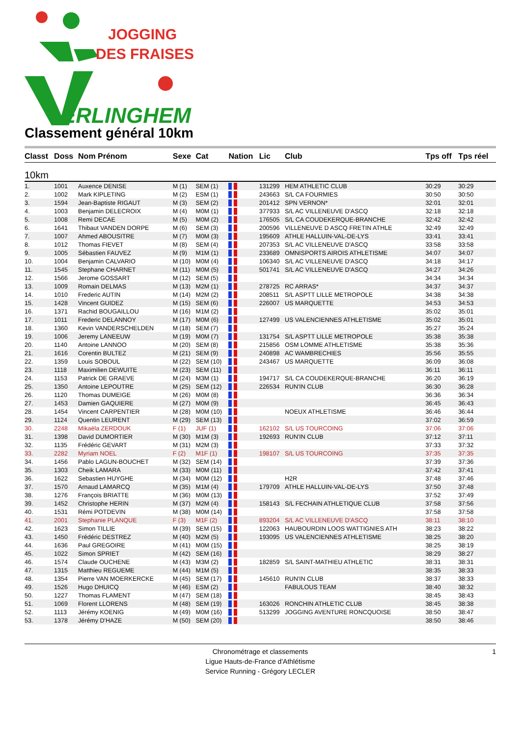JOGGING
DES FRAISES
ERLINGHEM
Classement général 10km
| Classt | Doss | Nom Prénom | Sexe | Cat | Nation | Lic | Club | Tps off | Tps réel |
| --- | --- | --- | --- | --- | --- | --- | --- | --- | --- |
| 10km | | | | | | | | | |
| 1. | 1001 | Auxence DENISE | M (1) | SEM (1) | | 131299 | HEM ATHLETIC CLUB | 30:29 | 30:29 |
| 2. | 1002 | Mark KIPLETING | M (2) | ESM (1) | | 243663 | S/L CA FOURMIES | 30:50 | 30:50 |
| 3. | 1594 | Jean-Baptiste RIGAUT | M (3) | SEM (2) | | 201412 | SPN VERNON* | 32:01 | 32:01 |
| 4. | 1003 | Benjamin DELECROIX | M (4) | M0M (1) | | 377933 | S/L AC VILLENEUVE D'ASCQ | 32:18 | 32:18 |
| 5. | 1008 | Remi DECAE | M (5) | M0M (2) | | 176505 | S/L CA COUDEKERQUE-BRANCHE | 32:42 | 32:42 |
| 6. | 1641 | Thibaut VANDEN DORPE | M (6) | SEM (3) | | 200596 | VILLENEUVE D ASCQ FRETIN ATHLE | 32:49 | 32:49 |
| 7. | 1007 | Ahmed ABOUSITRE | M (7) | M0M (3) | | 195609 | ATHLE HALLUIN-VAL-DE-LYS | 33:41 | 33:41 |
| 8. | 1012 | Thomas FIEVET | M (8) | SEM (4) | | 207353 | S/L AC VILLENEUVE D'ASCQ | 33:58 | 33:58 |
| 9. | 1005 | Sébastien FAUVEZ | M (9) | M1M (1) | | 233689 | OMNISPORTS AIROIS ATHLETISME | 34:07 | 34:07 |
| 10. | 1004 | Benjamin CALVARIO | M (10) | M0M (4) | | 106340 | S/L AC VILLENEUVE D'ASCQ | 34:18 | 34:17 |
| 11. | 1545 | Stephane CHARNET | M (11) | M0M (5) | | 501741 | S/L AC VILLENEUVE D'ASCQ | 34:27 | 34:26 |
| 12. | 1566 | Jerome GOSSART | M (12) | SEM (5) | | | | 34:34 | 34:34 |
| 13. | 1009 | Romain DELMAS | M (13) | M2M (1) | | 278725 | RC ARRAS* | 34:37 | 34:37 |
| 14. | 1010 | Frederic AUTIN | M (14) | M2M (2) | | 208511 | S/L ASPTT LILLE METROPOLE | 34:38 | 34:38 |
| 15. | 1428 | Vincent GUIDEZ | M (15) | SEM (6) | | 226007 | US MARQUETTE | 34:53 | 34:53 |
| 16. | 1371 | Rachid BOUGAILLOU | M (16) | M1M (2) | | | | 35:02 | 35:01 |
| 17. | 1011 | Frederic DELANNOY | M (17) | M0M (6) | | 127499 | US VALENCIENNES ATHLETISME | 35:02 | 35:01 |
| 18. | 1360 | Kevin VANDERSCHELDEN | M (18) | SEM (7) | | | | 35:27 | 35:24 |
| 19. | 1006 | Jeremy LANEEUW | M (19) | M0M (7) | | 131754 | S/L ASPTT LILLE METROPOLE | 35:38 | 35:38 |
| 20. | 1140 | Antoine LANNOO | M (20) | SEM (8) | | 215856 | OSM LOMME ATHLETISME | 35:38 | 35:36 |
| 21. | 1616 | Corentin BULTEZ | M (21) | SEM (9) | | 240898 | AC WAMBRECHIES | 35:56 | 35:55 |
| 22. | 1359 | Louis SOBOUL | M (22) | SEM (10) | | 243467 | US MARQUETTE | 36:09 | 36:08 |
| 23. | 1118 | Maximilien DEWUITE | M (23) | SEM (11) | | | | 36:11 | 36:11 |
| 24. | 1153 | Patrick DE GRAEVE | M (24) | M3M (1) | | 194717 | S/L CA COUDEKERQUE-BRANCHE | 36:20 | 36:19 |
| 25. | 1350 | Antoine LEPOUTRE | M (25) | SEM (12) | | 226534 | RUN'IN CLUB | 36:30 | 36:28 |
| 26. | 1120 | Thomas DUMEIGE | M (26) | M0M (8) | | | | 36:36 | 36:34 |
| 27. | 1453 | Damien GAQUIERE | M (27) | M0M (9) | | | | 36:45 | 36:43 |
| 28. | 1454 | Vincent CARPENTIER | M (28) | M0M (10) | | | NOEUX ATHLETISME | 36:46 | 36:44 |
| 29. | 1124 | Quentin LEURENT | M (29) | SEM (13) | | | | 37:02 | 36:59 |
| 30. | 2248 | Mikaëla ZERDOUK | F (1) | JUF (1) | | 162102 | S/L US TOURCOING | 37:06 | 37:06 |
| 31. | 1398 | David DUMORTIER | M (30) | M1M (3) | | 192693 | RUN'IN CLUB | 37:12 | 37:11 |
| 32. | 1135 | Frédéric GEVART | M (31) | M2M (3) | | | | 37:33 | 37:32 |
| 33. | 2282 | Myriam NOEL | F (2) | M1F (1) | | 198107 | S/L US TOURCOING | 37:35 | 37:35 |
| 34. | 1456 | Pablo LAGUN-BOUCHET | M (32) | SEM (14) | | | | 37:39 | 37:36 |
| 35. | 1303 | Cheik LAMARA | M (33) | M0M (11) | | | | 37:42 | 37:41 |
| 36. | 1622 | Sebastien HUYGHE | M (34) | M0M (12) | | | H2R | 37:48 | 37:46 |
| 37. | 1570 | Arnaud LAMARCQ | M (35) | M1M (4) | | 179709 | ATHLE HALLUIN-VAL-DE-LYS | 37:50 | 37:48 |
| 38. | 1276 | François BRIATTE | M (36) | M0M (13) | | | | 37:52 | 37:49 |
| 39. | 1452 | Christophe HERIN | M (37) | M2M (4) | | 158143 | S/L FECHAIN ATHLETIQUE CLUB | 37:58 | 37:56 |
| 40. | 1531 | Rémi POTDEVIN | M (38) | M0M (14) | | | | 37:58 | 37:58 |
| 41. | 2001 | Stephanie PLANQUE | F (3) | M1F (2) | | 893204 | S/L AC VILLENEUVE D'ASCQ | 38:11 | 38:10 |
| 42. | 1623 | Simon TILLIE | M (39) | SEM (15) | | 122063 | HAUBOURDIN LOOS WATTIGNIES ATH | 38:23 | 38:22 |
| 43. | 1450 | Frédéric DESTREZ | M (40) | M2M (5) | | 193095 | US VALENCIENNES ATHLETISME | 38:25 | 38:20 |
| 44. | 1636 | Paul GREGOIRE | M (41) | M0M (15) | | | | 38:25 | 38:19 |
| 45. | 1022 | Simon SPRIET | M (42) | SEM (16) | | | | 38:29 | 38:27 |
| 46. | 1574 | Claude OUCHENE | M (43) | M3M (2) | | 182859 | S/L SAINT-MATHIEU ATHLETIC | 38:31 | 38:31 |
| 47. | 1315 | Matthieu REGUEME | M (44) | M1M (5) | | | | 38:35 | 38:33 |
| 48. | 1354 | Pierre VAN MOERKERCKE | M (45) | SEM (17) | | 145610 | RUN'IN CLUB | 38:37 | 38:33 |
| 49. | 1526 | Hugo DHUICQ | M (46) | ESM (2) | | | FABULOUS TEAM | 38:40 | 38:32 |
| 50. | 1227 | Thomas FLAMENT | M (47) | SEM (18) | | | | 38:45 | 38:43 |
| 51. | 1069 | Florent LLORENS | M (48) | SEM (19) | | 163026 | RONCHIN ATHLETIC CLUB | 38:45 | 38:38 |
| 52. | 1113 | Jérémy KOENIG | M (49) | M0M (16) | | 513299 | JOGGING AVENTURE RONCQUOISE | 38:50 | 38:47 |
| 53. | 1378 | Jérémy D'HAZE | M (50) | SEM (20) | | | | 38:50 | 38:46 |
Chronométrage et classements
Ligue Hauts-de-France d'Athlétisme
Service Running - Grégory LECLER
1